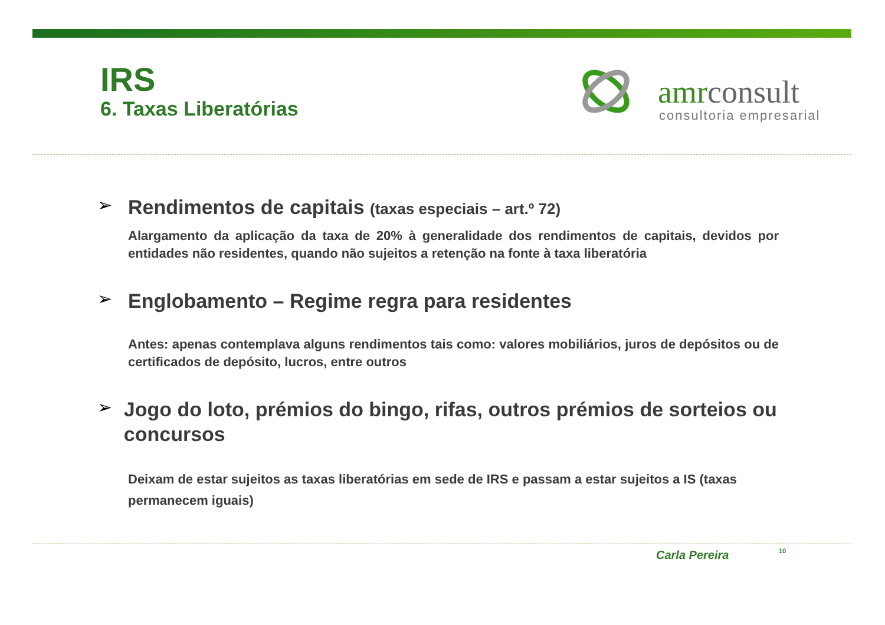IRS
6. Taxas Liberatórias
amrconsult
consultoria empresarial
➢ Rendimentos de capitais (taxas especiais – art.º 72)
Alargamento da aplicação da taxa de 20% à generalidade dos rendimentos de capitais, devidos por entidades não residentes, quando não sujeitos a retenção na fonte à taxa liberatória
➢ Englobamento – Regime regra para residentes
Antes: apenas contemplava alguns rendimentos tais como: valores mobiliários, juros de depósitos ou de certificados de depósito, lucros, entre outros
➢ Jogo do loto, prémios do bingo, rifas, outros prémios de sorteios ou concursos
Deixam de estar sujeitos as taxas liberatórias em sede de IRS e passam a estar sujeitos a IS (taxas permanecem iguais)
Carla Pereira 10